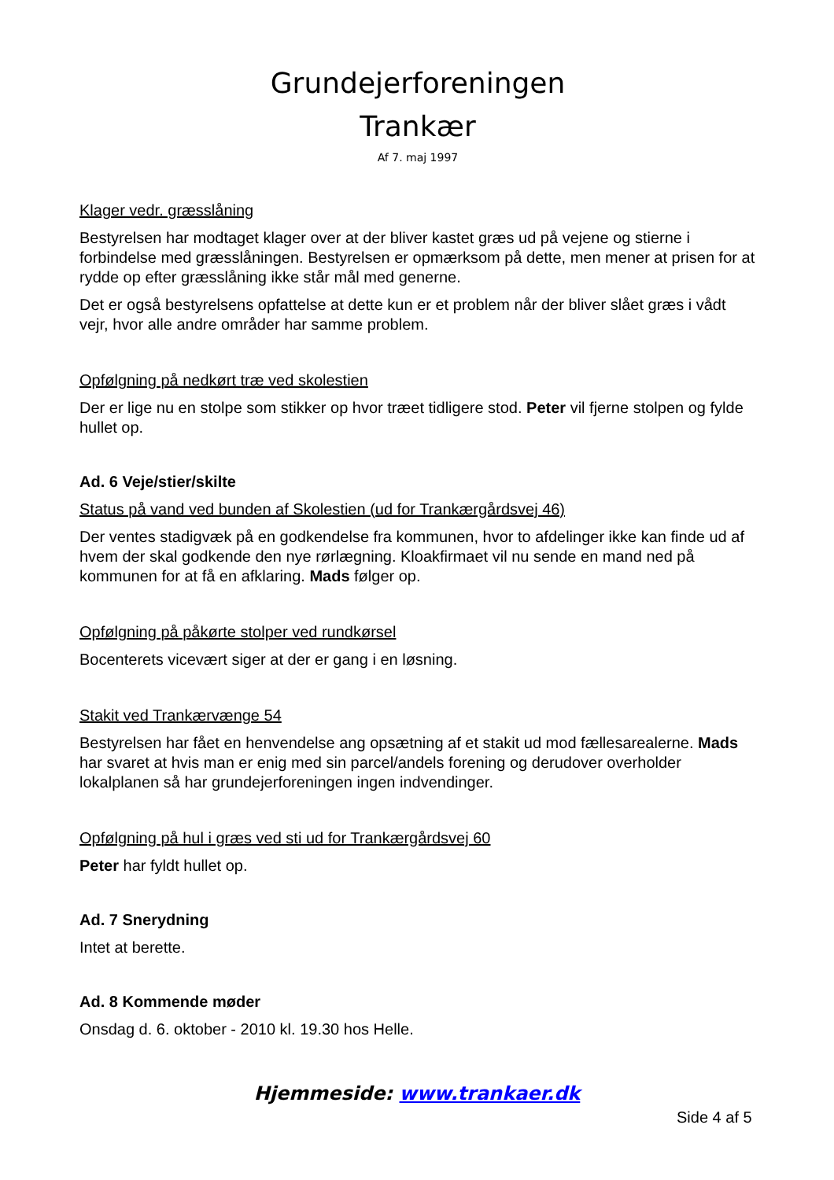Grundejerforeningen
Trankær
Af 7. maj 1997
Klager vedr. græsslåning
Bestyrelsen har modtaget klager over at der bliver kastet græs ud på vejene og stierne i forbindelse med græsslåningen. Bestyrelsen er opmærksom på dette, men mener at prisen for at rydde op efter græsslåning ikke står mål med generne.
Det er også bestyrelsens opfattelse at dette kun er et problem når der bliver slået græs i vådt vejr, hvor alle andre områder har samme problem.
Opfølgning på nedkørt træ ved skolestien
Der er lige nu en stolpe som stikker op hvor træet tidligere stod. Peter vil fjerne stolpen og fylde hullet op.
Ad. 6 Veje/stier/skilte
Status på vand ved bunden af Skolestien (ud for Trankærgårdsvej 46)
Der ventes stadigvæk på en godkendelse fra kommunen, hvor to afdelinger ikke kan finde ud af hvem der skal godkende den nye rørlægning. Kloakfirmaet vil nu sende en mand ned på kommunen for at få en afklaring. Mads følger op.
Opfølgning på påkørte stolper ved rundkørsel
Bocenterets vicevært siger at der er gang i en løsning.
Stakit ved Trankærvænge 54
Bestyrelsen har fået en henvendelse ang opsætning af et stakit ud mod fællesarealerne. Mads har svaret at hvis man er enig med sin parcel/andels forening og derudover overholder lokalplanen så har grundejerforeningen ingen indvendinger.
Opfølgning på hul i græs ved sti ud for Trankærgårdsvej 60
Peter har fyldt hullet op.
Ad. 7 Snerydning
Intet at berette.
Ad. 8 Kommende møder
Onsdag d. 6. oktober - 2010 kl. 19.30 hos Helle.
Hjemmeside: www.trankaer.dk
Side 4 af 5